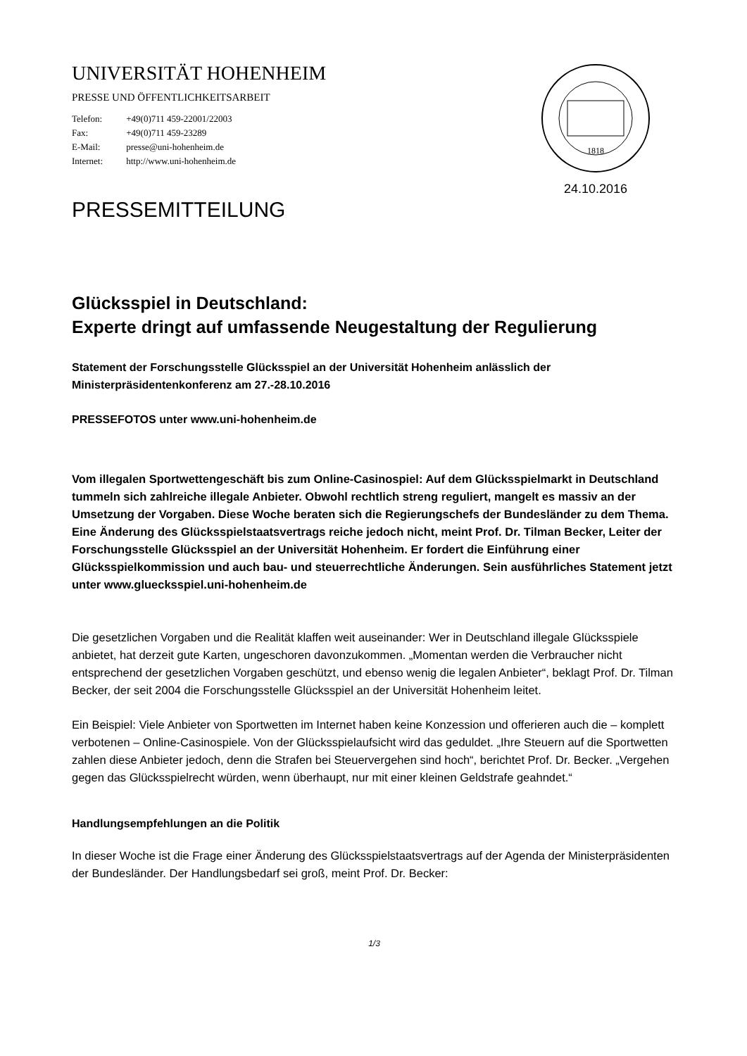1818
24.10.2016
UNIVERSITÄT HOHENHEIM
PRESSE UND ÖFFENTLICHKEITSARBEIT
Telefon: +49(0)711 459-22001/22003
Fax: +49(0)711 459-23289
E-Mail: presse@uni-hohenheim.de
Internet: http://www.uni-hohenheim.de
PRESSEMITTEILUNG
Glücksspiel in Deutschland:
Experte dringt auf umfassende Neugestaltung der Regulierung
Statement der Forschungsstelle Glücksspiel an der Universität Hohenheim anlässlich der Ministerpräsidentenkonferenz am 27.-28.10.2016
PRESSEFOTOS unter www.uni-hohenheim.de
Vom illegalen Sportwettengeschäft bis zum Online-Casinospiel: Auf dem Glücksspielmarkt in Deutschland tummeln sich zahlreiche illegale Anbieter. Obwohl rechtlich streng reguliert, mangelt es massiv an der Umsetzung der Vorgaben. Diese Woche beraten sich die Regierungschefs der Bundesländer zu dem Thema. Eine Änderung des Glücksspielstaatsvertrags reiche jedoch nicht, meint Prof. Dr. Tilman Becker, Leiter der Forschungsstelle Glücksspiel an der Universität Hohenheim. Er fordert die Einführung einer Glücksspielkommission und auch bau- und steuerrechtliche Änderungen. Sein ausführliches Statement jetzt unter www.gluecksspiel.uni-hohenheim.de
Die gesetzlichen Vorgaben und die Realität klaffen weit auseinander: Wer in Deutschland illegale Glücksspiele anbietet, hat derzeit gute Karten, ungeschoren davonzukommen. „Momentan werden die Verbraucher nicht entsprechend der gesetzlichen Vorgaben geschützt, und ebenso wenig die legalen Anbieter“, beklagt Prof. Dr. Tilman Becker, der seit 2004 die Forschungsstelle Glücksspiel an der Universität Hohenheim leitet.
Ein Beispiel: Viele Anbieter von Sportwetten im Internet haben keine Konzession und offerieren auch die – komplett verbotenen – Online-Casinospiele. Von der Glücksspielaufsicht wird das geduldet. „Ihre Steuern auf die Sportwetten zahlen diese Anbieter jedoch, denn die Strafen bei Steuervergehen sind hoch“, berichtet Prof. Dr. Becker. „Vergehen gegen das Glücksspielrecht würden, wenn überhaupt, nur mit einer kleinen Geldstrafe geahndet.“
Handlungsempfehlungen an die Politik
In dieser Woche ist die Frage einer Änderung des Glücksspielstaatsvertrags auf der Agenda der Ministerpräsidenten der Bundesländer. Der Handlungsbedarf sei groß, meint Prof. Dr. Becker:
1/3